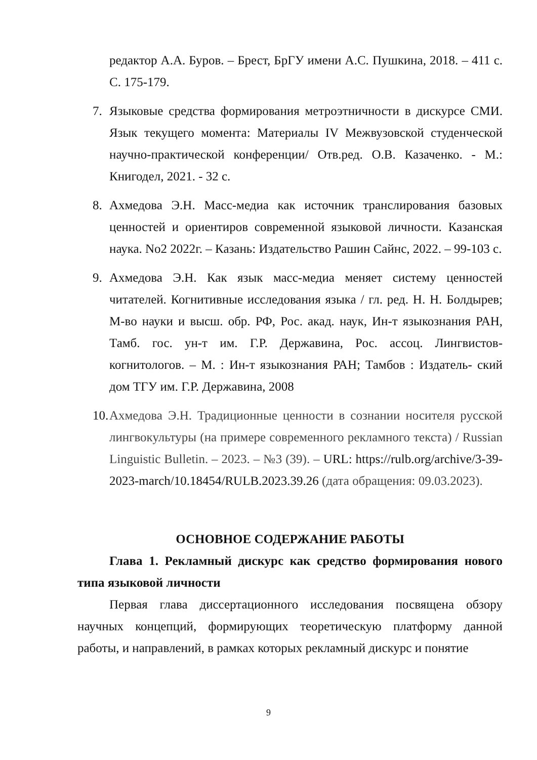редактор А.А. Буров. – Брест, БрГУ имени А.С. Пушкина, 2018. – 411 с. С. 175-179.
7. Языковые средства формирования метроэтничности в дискурсе СМИ. Язык текущего момента: Материалы IV Межвузовской студенческой научно-практической конференции/ Отв.ред. О.В. Казаченко. - М.: Книгодел, 2021. - 32 с.
8. Ахмедова Э.Н. Масс-медиа как источник транслирования базовых ценностей и ориентиров современной языковой личности. Казанская наука. No2 2022г. – Казань: Издательство Рашин Сайнс, 2022. – 99-103 с.
9. Ахмедова Э.Н. Как язык масс-медиа меняет систему ценностей читателей. Когнитивные исследования языка / гл. ред. Н. Н. Болдырев; М-во науки и высш. обр. РФ, Рос. акад. наук, Ин-т языкознания РАН, Тамб. гос. ун-т им. Г.Р. Державина, Рос. ассоц. Лингвистов-когнитологов. – М. : Ин-т языкознания РАН; Тамбов : Издатель- ский дом ТГУ им. Г.Р. Державина, 2008
10. Ахмедова Э.Н. Традиционные ценности в сознании носителя русской лингвокультуры (на примере современного рекламного текста) / Russian Linguistic Bulletin. – 2023. – №3 (39). – URL: https://rulb.org/archive/3-39-2023-march/10.18454/RULB.2023.39.26 (дата обращения: 09.03.2023).
ОСНОВНОЕ СОДЕРЖАНИЕ РАБОТЫ
Глава 1. Рекламный дискурс как средство формирования нового типа языковой личности
Первая глава диссертационного исследования посвящена обзору научных концепций, формирующих теоретическую платформу данной работы, и направлений, в рамках которых рекламный дискурс и понятие
9